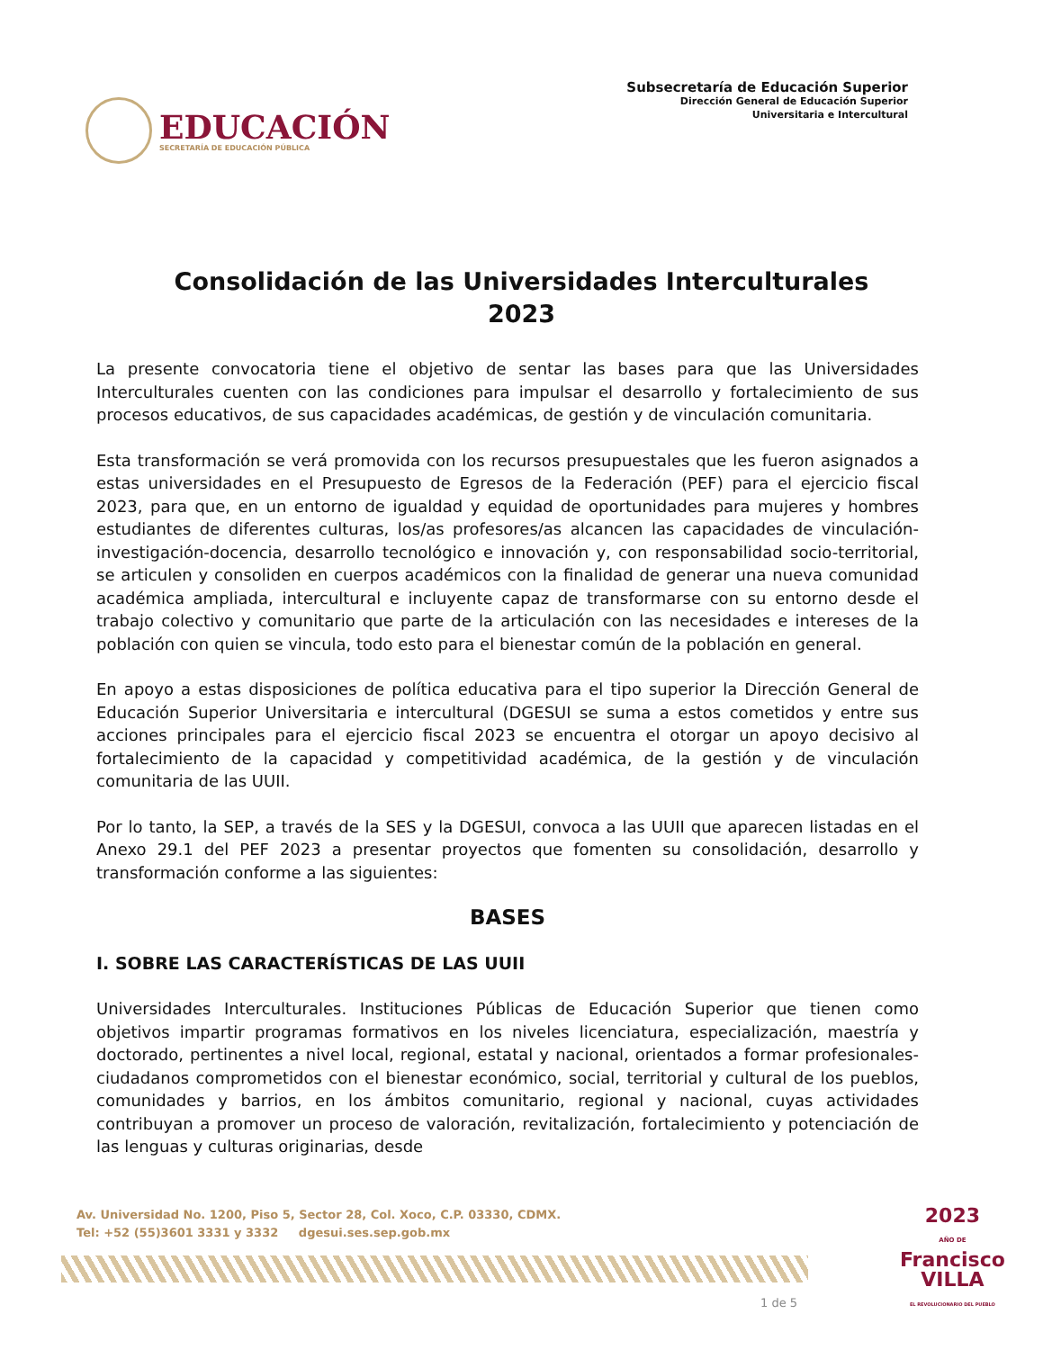EDUCACIÓN
SECRETARÍA DE EDUCACIÓN PÚBLICA
Subsecretaría de Educación Superior
Dirección General de Educación Superior
Universitaria e Intercultural
Consolidación de las Universidades Interculturales
2023
La presente convocatoria tiene el objetivo de sentar las bases para que las Universidades Interculturales cuenten con las condiciones para impulsar el desarrollo y fortalecimiento de sus procesos educativos, de sus capacidades académicas, de gestión y de vinculación comunitaria.
Esta transformación se verá promovida con los recursos presupuestales que les fueron asignados a estas universidades en el Presupuesto de Egresos de la Federación (PEF) para el ejercicio fiscal 2023, para que, en un entorno de igualdad y equidad de oportunidades para mujeres y hombres estudiantes de diferentes culturas, los/as profesores/as alcancen las capacidades de vinculación-investigación-docencia, desarrollo tecnológico e innovación y, con responsabilidad socio-territorial, se articulen y consoliden en cuerpos académicos con la finalidad de generar una nueva comunidad académica ampliada, intercultural e incluyente capaz de transformarse con su entorno desde el trabajo colectivo y comunitario que parte de la articulación con las necesidades e intereses de la población con quien se vincula, todo esto para el bienestar común de la población en general.
En apoyo a estas disposiciones de política educativa para el tipo superior la Dirección General de Educación Superior Universitaria e intercultural (DGESUI se suma a estos cometidos y entre sus acciones principales para el ejercicio fiscal 2023 se encuentra el otorgar un apoyo decisivo al fortalecimiento de la capacidad y competitividad académica, de la gestión y de vinculación comunitaria de las UUII.
Por lo tanto, la SEP, a través de la SES y la DGESUI, convoca a las UUII que aparecen listadas en el Anexo 29.1 del PEF 2023 a presentar proyectos que fomenten su consolidación, desarrollo y transformación conforme a las siguientes:
BASES
I. SOBRE LAS CARACTERÍSTICAS DE LAS UUII
Universidades Interculturales. Instituciones Públicas de Educación Superior que tienen como objetivos impartir programas formativos en los niveles licenciatura, especialización, maestría y doctorado, pertinentes a nivel local, regional, estatal y nacional, orientados a formar profesionales-ciudadanos comprometidos con el bienestar económico, social, territorial y cultural de los pueblos, comunidades y barrios, en los ámbitos comunitario, regional y nacional, cuyas actividades contribuyan a promover un proceso de valoración, revitalización, fortalecimiento y potenciación de las lenguas y culturas originarias, desde
Av. Universidad No. 1200, Piso 5, Sector 28, Col. Xoco, C.P. 03330, CDMX.
Tel: +52 (55)3601 3331 y 3332 dgesui.ses.sep.gob.mx
2023
AÑO DE
Francisco
VILLA
EL REVOLUCIONARIO DEL PUEBLO
1 de 5